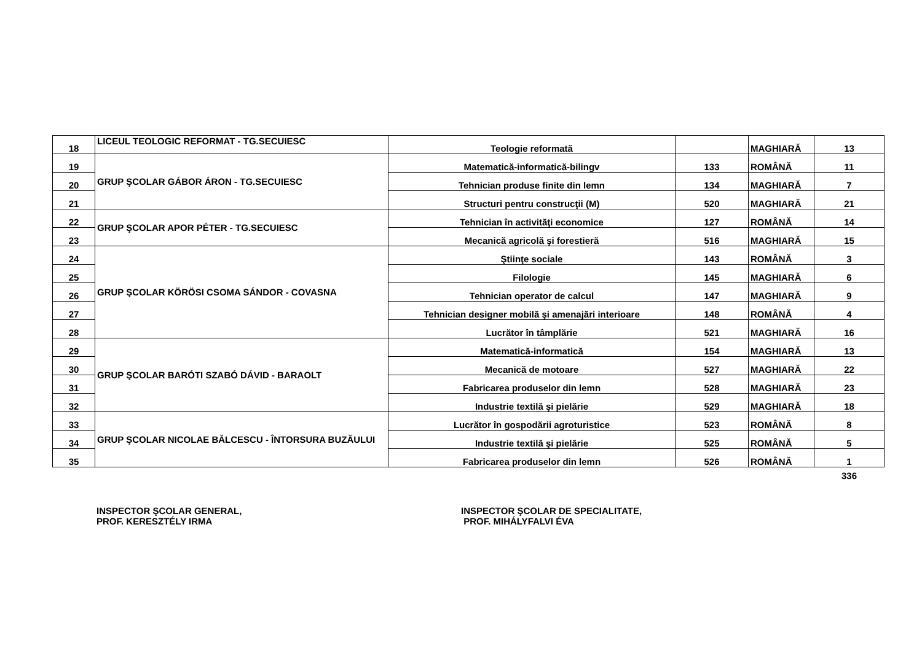| 18 | LICEUL TEOLOGIC REFORMAT - TG.SECUIESC | Teologie reformată | | MAGHIARĂ | 13 |
| 19 | GRUP ŞCOLAR GÁBOR ÁRON - TG.SECUIESC | Matematică-informatică-bilingv | 133 | ROMÂNĂ | 11 |
| 20 | | Tehnician produse finite din lemn | 134 | MAGHIARĂ | 7 |
| 21 | | Structuri pentru construcţii (M) | 520 | MAGHIARĂ | 21 |
| 22 | GRUP ŞCOLAR APOR PÉTER - TG.SECUIESC | Tehnician în activităţi economice | 127 | ROMÂNĂ | 14 |
| 23 | | Mecanică agricolă şi forestieră | 516 | MAGHIARĂ | 15 |
| 24 | GRUP ŞCOLAR KÖRÖSI CSOMA SÁNDOR - COVASNA | Ştiinţe sociale | 143 | ROMÂNĂ | 3 |
| 25 | | Filologie | 145 | MAGHIARĂ | 6 |
| 26 | | Tehnician operator de calcul | 147 | MAGHIARĂ | 9 |
| 27 | | Tehnician designer mobilă şi amenajări interioare | 148 | ROMÂNĂ | 4 |
| 28 | | Lucrător în tâmplărie | 521 | MAGHIARĂ | 16 |
| 29 | GRUP ŞCOLAR BARÓTI SZABÓ DÁVID - BARAOLT | Matematică-informatică | 154 | MAGHIARĂ | 13 |
| 30 | | Mecanică de motoare | 527 | MAGHIARĂ | 22 |
| 31 | | Fabricarea produselor din lemn | 528 | MAGHIARĂ | 23 |
| 32 | | Industrie textilă şi pielărie | 529 | MAGHIARĂ | 18 |
| 33 | GRUP ŞCOLAR NICOLAE BĂLCESCU - ÎNTORSURA BUZĂULUI | Lucrător în gospodării agroturistice | 523 | ROMÂNĂ | 8 |
| 34 | | Industrie textilă şi pielărie | 525 | ROMÂNĂ | 5 |
| 35 | | Fabricarea produselor din lemn | 526 | ROMÂNĂ | 1 |
| | | | | | 336 |
INSPECTOR ŞCOLAR GENERAL,
PROF. KERESZTÉLY IRMA
INSPECTOR ŞCOLAR DE SPECIALITATE,
PROF. MIHÁLYFALVI ÉVA